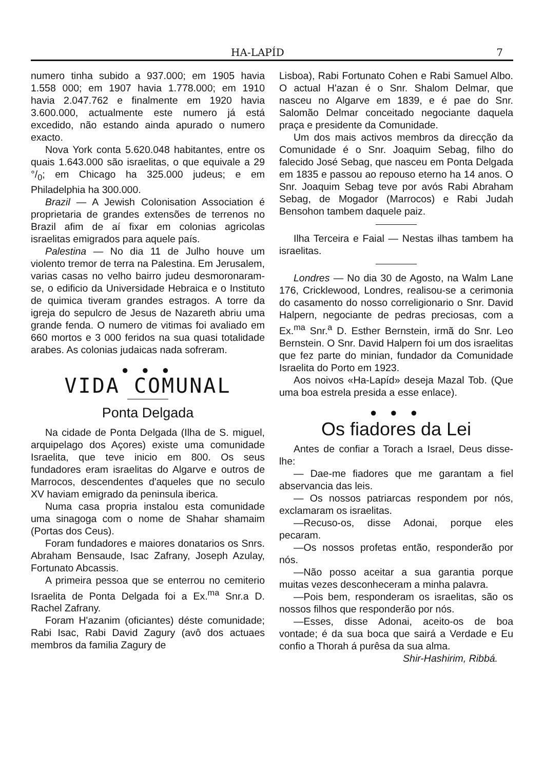HA-LAPÍD 7
numero tinha subido a 937.000; em 1905 havia 1.558 000; em 1907 havia 1.778.000; em 1910 havia 2.047.762 e finalmente em 1920 havia 3.600.000, actualmente este numero já está excedido, não estando ainda apurado o numero exacto.
Nova York conta 5.620.048 habitantes, entre os quais 1.643.000 são israelitas, o que equivale a 29 °/<sub>0</sub>; em Chicago ha 325.000 judeus; e em Philadelphia ha 300.000.
Brazil — A Jewish Colonisation Association é proprietaria de grandes extensões de terrenos no Brazil afim de aí fixar em colonias agricolas israelitas emigrados para aquele país.
Palestina — No dia 11 de Julho houve um violento tremor de terra na Palestina. Em Jerusalem, varias casas no velho bairro judeu desmoronaram-se, o edificio da Universidade Hebraica e o Instituto de quimica tiveram grandes estragos. A torre da igreja do sepulcro de Jesus de Nazareth abriu uma grande fenda. O numero de vitimas foi avaliado em 660 mortos e 3 000 feridos na sua quasi totalidade arabes. As colonias judaicas nada sofreram.
● ● ●
VIDA COMUNAL
Ponta Delgada
Na cidade de Ponta Delgada (Ilha de S. miguel, arquipelago dos Açores) existe uma comunidade Israelita, que teve inicio em 800. Os seus fundadores eram israelitas do Algarve e outros de Marrocos, descendentes d'aqueles que no seculo XV haviam emigrado da peninsula iberica.
Numa casa propria instalou esta comunidade uma sinagoga com o nome de Shahar shamaim (Portas dos Ceus).
Foram fundadores e maiores donatarios os Snrs. Abraham Bensaude, Isac Zafrany, Joseph Azulay, Fortunato Abcassis.
A primeira pessoa que se enterrou no cemiterio Israelita de Ponta Delgada foi a Ex.<sup>ma</sup> Snr.a D. Rachel Zafrany.
Foram H'azanim (oficiantes) déste comunidade; Rabi Isac, Rabi David Zagury (avô dos actuaes membros da familia Zagury de
Lisboa), Rabi Fortunato Cohen e Rabi Samuel Albo. O actual H'azan é o Snr. Shalom Delmar, que nasceu no Algarve em 1839, e é pae do Snr. Salomão Delmar conceitado negociante daquela praça e presidente da Comunidade.
Um dos mais activos membros da direcção da Comunidade é o Snr. Joaquim Sebag, filho do falecido José Sebag, que nasceu em Ponta Delgada em 1835 e passou ao repouso eterno ha 14 anos. O Snr. Joaquim Sebag teve por avós Rabi Abraham Sebag, de Mogador (Marrocos) e Rabi Judah Bensohon tambem daquele paiz.
Ilha Terceira e Faial — Nestas ilhas tambem ha israelitas.
Londres — No dia 30 de Agosto, na Walm Lane 176, Cricklewood, Londres, realisou-se a cerimonia do casamento do nosso correligionario o Snr. David Halpern, negociante de pedras preciosas, com a Ex.<sup>ma</sup> Snr.<sup>a</sup> D. Esther Bernstein, irmã do Snr. Leo Bernstein. O Snr. David Halpern foi um dos israelitas que fez parte do minian, fundador da Comunidade Israelita do Porto em 1923.
Aos noivos «Ha-Lapíd» deseja Mazal Tob. (Que uma boa estrela presida a esse enlace).
● ● ●
Os fiadores da Lei
Antes de confiar a Torach a Israel, Deus disse-lhe:
— Dae-me fiadores que me garantam a fiel abservancia das leis.
— Os nossos patriarcas respondem por nós, exclamaram os israelitas.
—Recuso-os, disse Adonai, porque eles pecaram.
—Os nossos profetas então, responderão por nós.
—Não posso aceitar a sua garantia porque muitas vezes desconheceram a minha palavra.
—Pois bem, responderam os israelitas, são os nossos filhos que responderão por nós.
—Esses, disse Adonai, aceito-os de boa vontade; é da sua boca que sairá a Verdade e Eu confio a Thorah á purêsa da sua alma.
Shir-Hashirim, Ribbá.